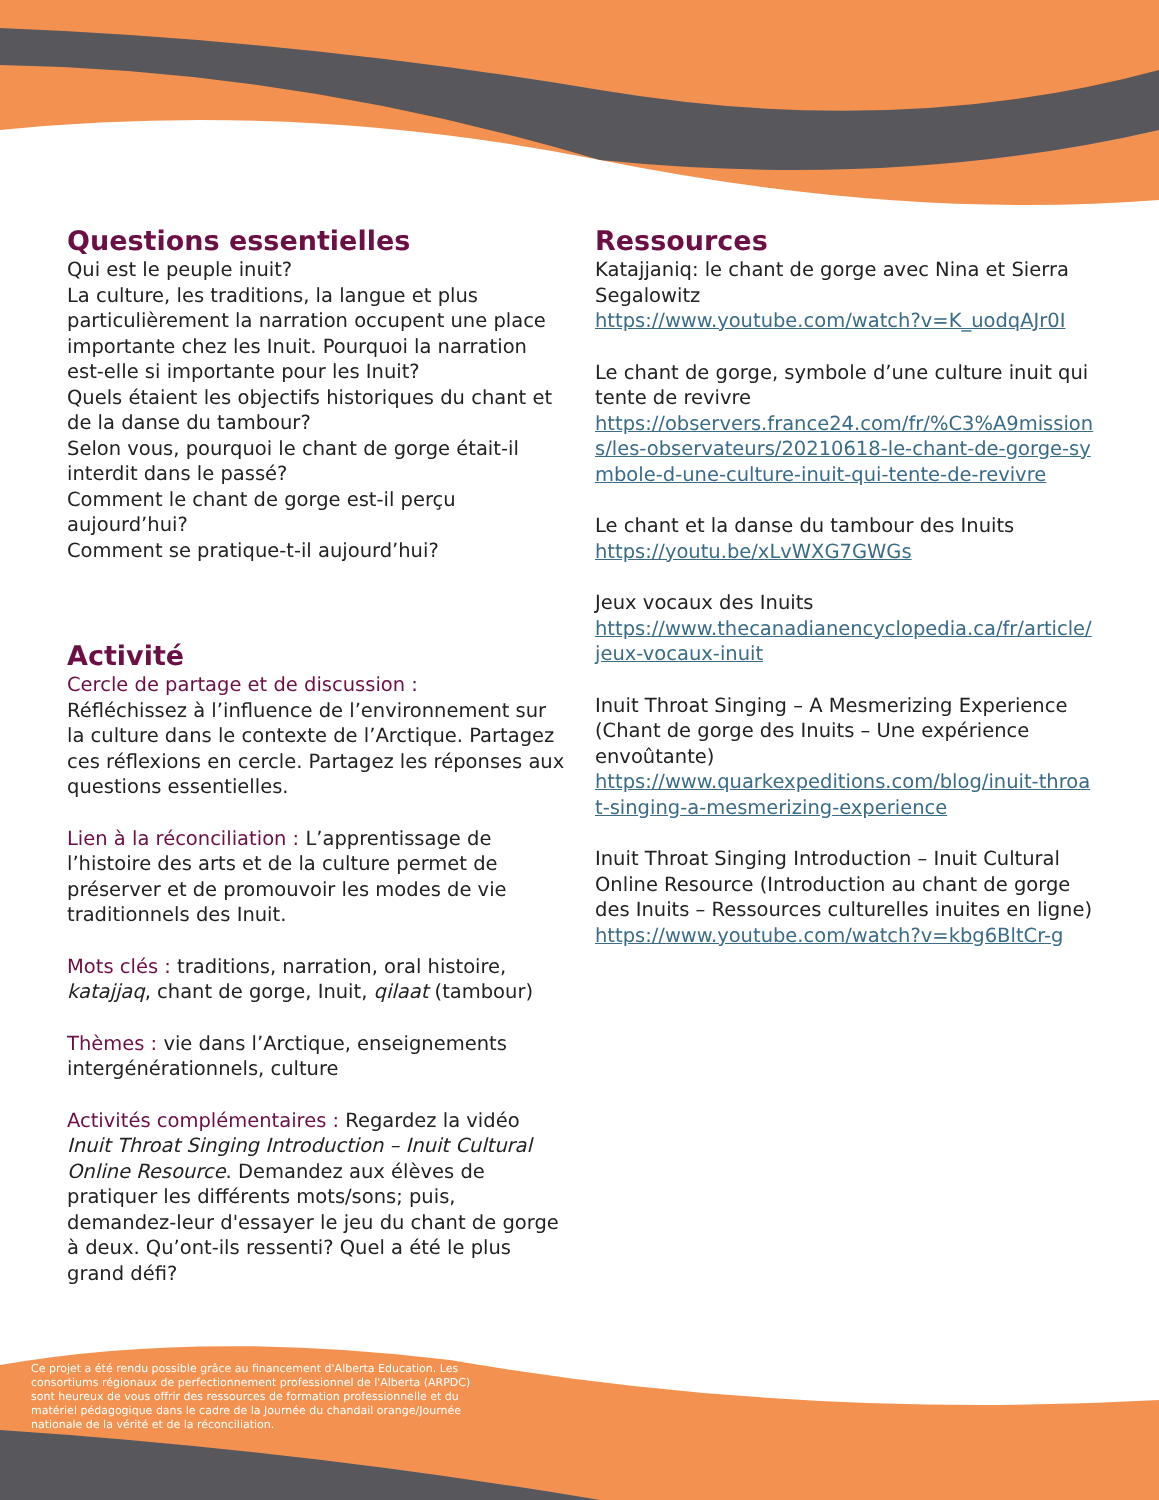Questions essentielles
Qui est le peuple inuit?
La culture, les traditions, la langue et plus particulièrement la narration occupent une place importante chez les Inuit. Pourquoi la narration est-elle si importante pour les Inuit?
Quels étaient les objectifs historiques du chant et de la danse du tambour?
Selon vous, pourquoi le chant de gorge était-il interdit dans le passé?
Comment le chant de gorge est-il perçu aujourd’hui?
Comment se pratique-t-il aujourd’hui?
Activité
Cercle de partage et de discussion :
Réfléchissez à l’influence de l’environnement sur la culture dans le contexte de l’Arctique. Partagez ces réflexions en cercle. Partagez les réponses aux questions essentielles.
Lien à la réconciliation : L’apprentissage de l’histoire des arts et de la culture permet de préserver et de promouvoir les modes de vie traditionnels des Inuit.
Mots clés : traditions, narration, oral histoire, katajjaq, chant de gorge, Inuit, qilaat (tambour)
Thèmes : vie dans l’Arctique, enseignements intergénérationnels, culture
Activités complémentaires : Regardez la vidéo Inuit Throat Singing Introduction – Inuit Cultural Online Resource. Demandez aux élèves de pratiquer les différents mots/sons; puis, demandez-leur d'essayer le jeu du chant de gorge à deux. Qu’ont-ils ressenti? Quel a été le plus grand défi?
Ressources
Katajjaniq: le chant de gorge avec Nina et Sierra Segalowitz
https://www.youtube.com/watch?v=K_uodqAJr0I
Le chant de gorge, symbole d’une culture inuit qui tente de revivre
https://observers.france24.com/fr/%C3%A9missions/les-observateurs/20210618-le-chant-de-gorge-symbole-d-une-culture-inuit-qui-tente-de-revivre
Le chant et la danse du tambour des Inuits
https://youtu.be/xLvWXG7GWGs
Jeux vocaux des Inuits
https://www.thecanadianencyclopedia.ca/fr/article/jeux-vocaux-inuit
Inuit Throat Singing – A Mesmerizing Experience (Chant de gorge des Inuits – Une expérience envoûtante)
https://www.quarkexpeditions.com/blog/inuit-throat-singing-a-mesmerizing-experience
Inuit Throat Singing Introduction – Inuit Cultural Online Resource (Introduction au chant de gorge des Inuits – Ressources culturelles inuites en ligne)
https://www.youtube.com/watch?v=kbg6BltCr-g
Ce projet a été rendu possible grâce au financement d'Alberta Education. Les consortiums régionaux de perfectionnement professionnel de l'Alberta (ARPDC) sont heureux de vous offrir des ressources de formation professionnelle et du matériel pédagogique dans le cadre de la Journée du chandail orange/Journée nationale de la vérité et de la réconciliation.